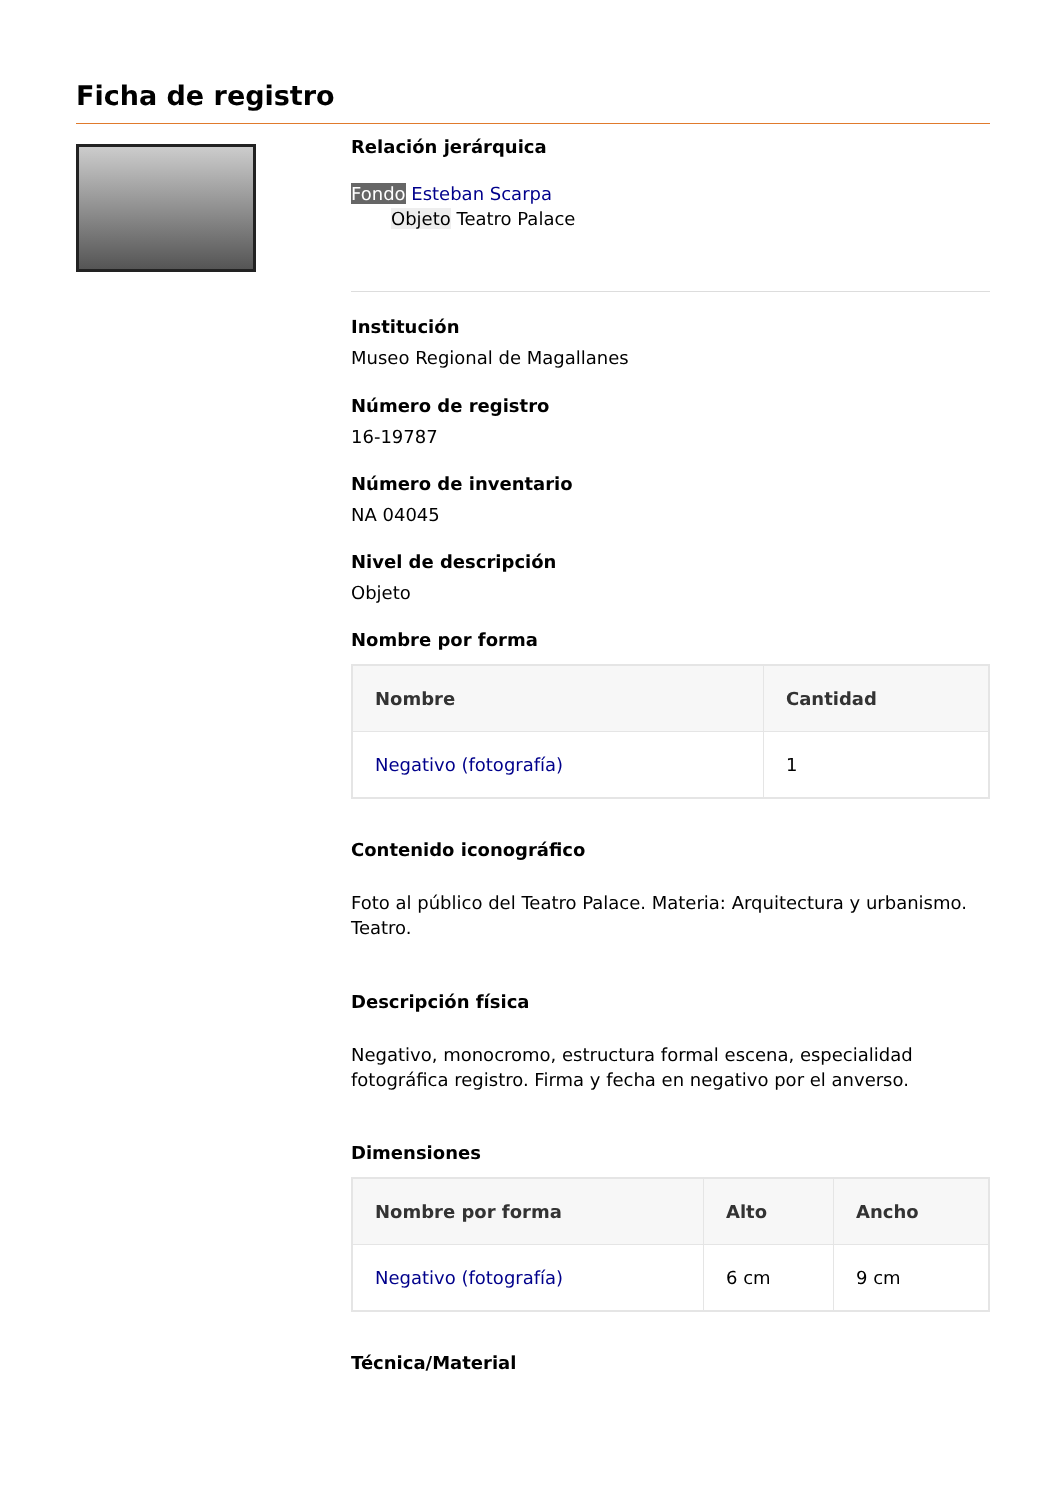Ficha de registro
Relación jerárquica
Fondo Esteban Scarpa
Objeto Teatro Palace
Institución
Museo Regional de Magallanes
Número de registro
16-19787
Número de inventario
NA 04045
Nivel de descripción
Objeto
Nombre por forma
| Nombre | Cantidad |
| --- | --- |
| Negativo (fotografía) | 1 |
Contenido iconográfico
Foto al público del Teatro Palace. Materia: Arquitectura y urbanismo. Teatro.
Descripción física
Negativo, monocromo, estructura formal escena, especialidad fotográfica registro. Firma y fecha en negativo por el anverso.
Dimensiones
| Nombre por forma | Alto | Ancho |
| --- | --- | --- |
| Negativo (fotografía) | 6 cm | 9 cm |
Técnica/Material